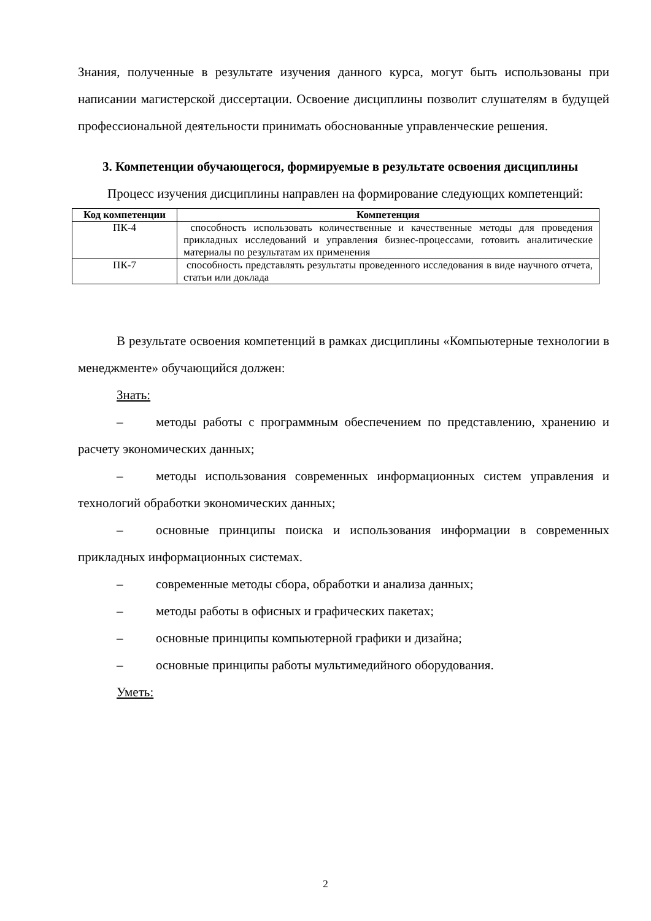Знания, полученные в результате изучения данного курса, могут быть использованы при написании магистерской диссертации. Освоение дисциплины позволит слушателям в будущей профессиональной деятельности принимать обоснованные управленческие решения.
3. Компетенции обучающегося, формируемые в результате освоения дисциплины
Процесс изучения дисциплины направлен на формирование следующих компетенций:
| Код компетенции | Компетенция |
| --- | --- |
| ПК-4 | способность использовать количественные и качественные методы для проведения прикладных исследований и управления бизнес-процессами, готовить аналитические материалы по результатам их применения |
| ПК-7 | способность представлять результаты проведенного исследования в виде научного отчета, статьи или доклада |
В результате освоения компетенций в рамках дисциплины «Компьютерные технологии в менеджменте» обучающийся должен:
Знать:
– методы работы с программным обеспечением по представлению, хранению и расчету экономических данных;
– методы использования современных информационных систем управления и технологий обработки экономических данных;
– основные принципы поиска и использования информации в современных прикладных информационных системах.
– современные методы сбора, обработки и анализа данных;
– методы работы в офисных и графических пакетах;
– основные принципы компьютерной графики и дизайна;
– основные принципы работы мультимедийного оборудования.
Уметь:
2